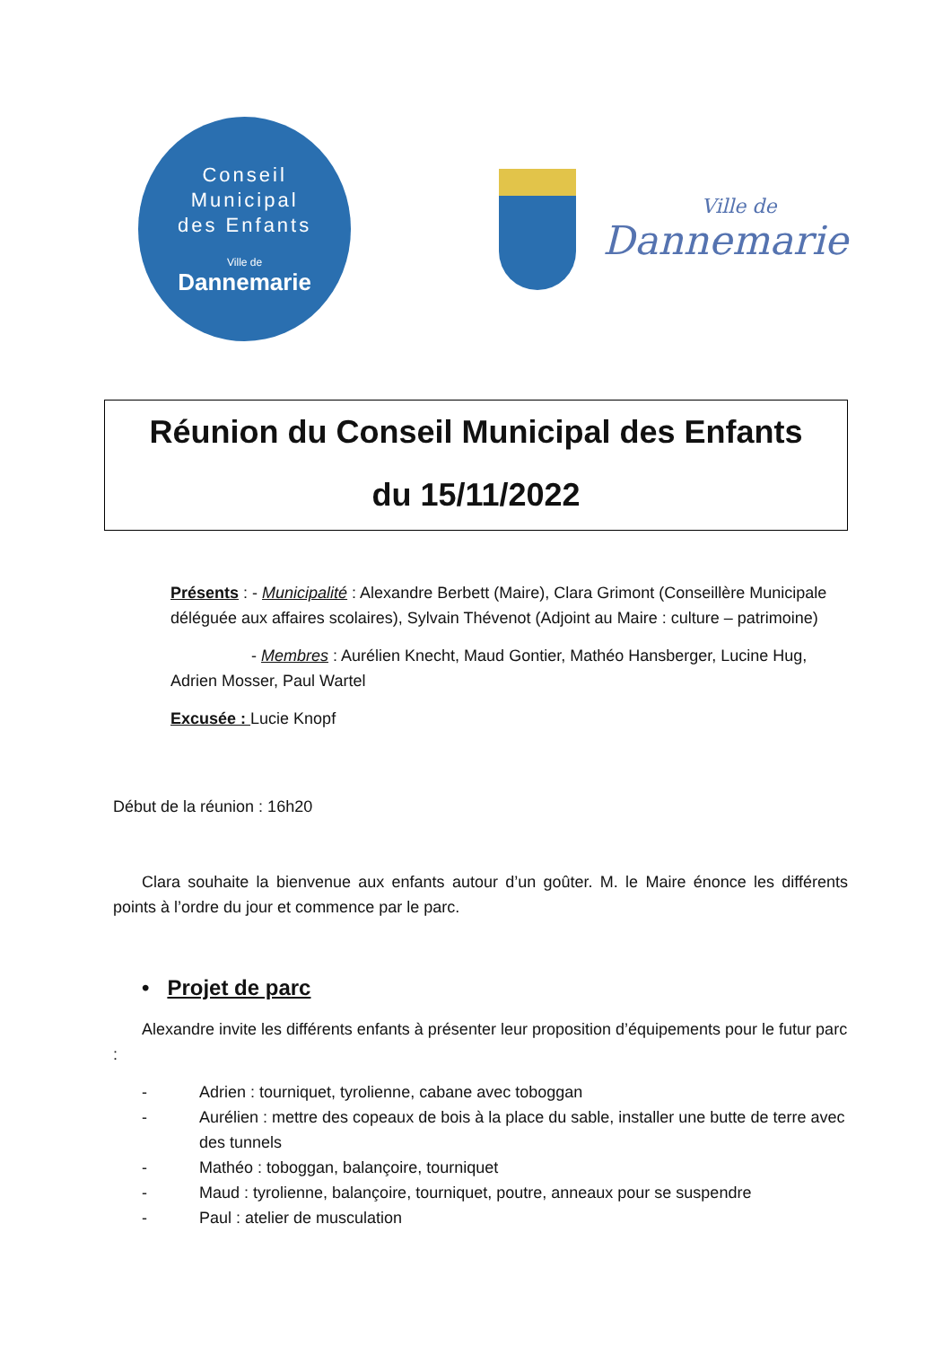Conseil
Municipal
des Enfants
Ville de
Dannemarie
Ville de
Dannemarie
Réunion du Conseil Municipal des Enfants
du 15/11/2022
Présents : - Municipalité : Alexandre Berbett (Maire), Clara Grimont (Conseillère Municipale déléguée aux affaires scolaires), Sylvain Thévenot (Adjoint au Maire : culture – patrimoine)
- Membres : Aurélien Knecht, Maud Gontier, Mathéo Hansberger, Lucine Hug, Adrien Mosser, Paul Wartel
Excusée : Lucie Knopf
Début de la réunion : 16h20
Clara souhaite la bienvenue aux enfants autour d’un goûter. M. le Maire énonce les différents points à l’ordre du jour et commence par le parc.
• Projet de parc
Alexandre invite les différents enfants à présenter leur proposition d’équipements pour le futur parc :
- Adrien : tourniquet, tyrolienne, cabane avec toboggan
- Aurélien : mettre des copeaux de bois à la place du sable, installer une butte de terre avec des tunnels
- Mathéo : toboggan, balançoire, tourniquet
- Maud : tyrolienne, balançoire, tourniquet, poutre, anneaux pour se suspendre
- Paul : atelier de musculation